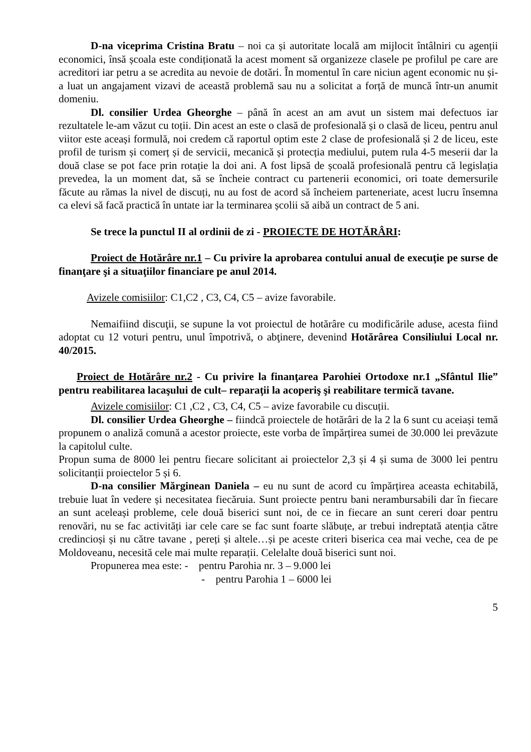D-na viceprima Cristina Bratu – noi ca și autoritate locală am mijlocit întâlniri cu agenții economici, însă școala este condiționată la acest moment să organizeze clasele pe profilul pe care are acreditori iar petru a se acredita au nevoie de dotări. În momentul în care niciun agent economic nu și-a luat un angajament vizavi de această problemă sau nu a solicitat a forță de muncă într-un anumit domeniu.
Dl. consilier Urdea Gheorghe – până în acest an am avut un sistem mai defectuos iar rezultatele le-am văzut cu toții. Din acest an este o clasă de profesională și o clasă de liceu, pentru anul viitor este aceași formulă, noi credem că raportul optim este 2 clase de profesională și 2 de liceu, este profil de turism și comerț și de servicii, mecanică și protecția mediului, putem rula 4-5 meserii dar la două clase se pot face prin rotație la doi ani. A fost lipsă de școală profesională pentru că legislația prevedea, la un moment dat, să se încheie contract cu partenerii economici, ori toate demersurile făcute au rămas la nivel de discuți, nu au fost de acord să încheiem parteneriate, acest lucru însemna ca elevi să facă practică în untate iar la terminarea școlii să aibă un contract de 5 ani.
Se trece la punctul II al ordinii de zi - PROIECTE DE HOTĂRÂRI:
Proiect de Hotărâre nr.1 – Cu privire la aprobarea contului anual de execuţie pe surse de finanţare şi a situaţiilor financiare pe anul 2014.
Avizele comisiilor: C1,C2 , C3, C4, C5 – avize favorabile.
Nemaifiind discuţii, se supune la vot proiectul de hotărâre cu modificările aduse, acesta fiind adoptat cu 12 voturi pentru, unul împotrivă, o abţinere, devenind Hotărârea Consiliului Local nr. 40/2015.
Proiect de Hotărâre nr.2 - Cu privire la finanţarea Parohiei Ortodoxe nr.1 „Sfântul Ilie” pentru reabilitarea lacaşului de cult– reparaţii la acoperiş şi reabilitare termică tavane.
Avizele comisiilor: C1 ,C2 , C3, C4, C5 – avize favorabile cu discuții.
Dl. consilier Urdea Gheorghe – fiindcă proiectele de hotărâri de la 2 la 6 sunt cu aceiași temă propunem o analiză comună a acestor proiecte, este vorba de împărțirea sumei de 30.000 lei prevăzute la capitolul culte.
Propun suma de 8000 lei pentru fiecare solicitant ai proiectelor 2,3 și 4 și suma de 3000 lei pentru solicitanții proiectelor 5 și 6.
D-na consilier Mărginean Daniela – eu nu sunt de acord cu împărțirea aceasta echitabilă, trebuie luat în vedere și necesitatea fiecăruia. Sunt proiecte pentru bani nerambursabili dar în fiecare an sunt aceleași probleme, cele două biserici sunt noi, de ce in fiecare an sunt cereri doar pentru renovări, nu se fac activități iar cele care se fac sunt foarte slăbuțe, ar trebui indreptată atenția către credincioși și nu către tavane , pereți și altele…și pe aceste criteri biserica cea mai veche, cea de pe Moldoveanu, necesită cele mai multe reparații. Celelalte două biserici sunt noi.
Propunerea mea este: - pentru Parohia nr. 3 – 9.000 lei
- pentru Parohia 1 – 6000 lei
5